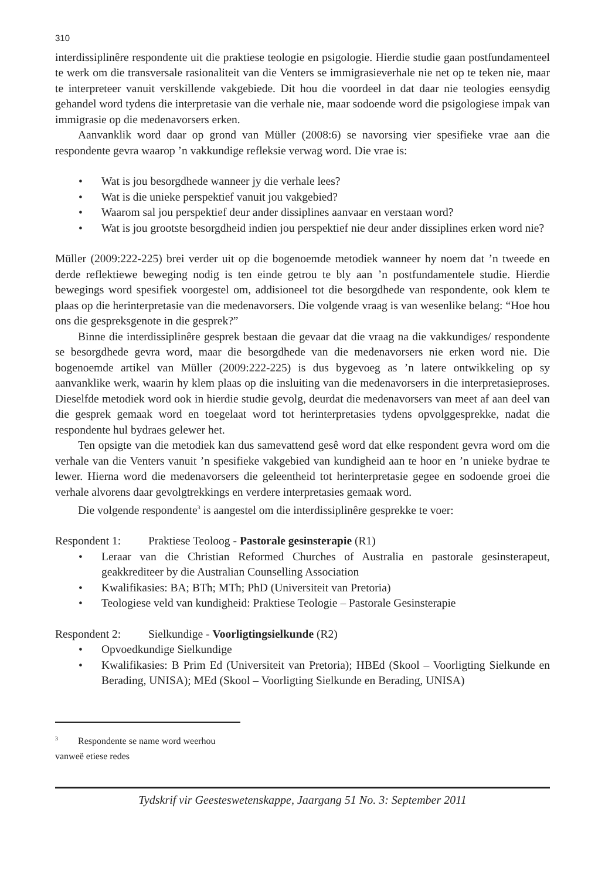310
interdissiplinêre respondente uit die praktiese teologie en psigologie. Hierdie studie gaan postfundamenteel te werk om die transversale rasionaliteit van die Venters se immigrasieverhale nie net op te teken nie, maar te interpreteer vanuit verskillende vakgebiede. Dit hou die voordeel in dat daar nie teologies eensydig gehandel word tydens die interpretasie van die verhale nie, maar sodoende word die psigologiese impak van immigrasie op die medenavorsers erken.
Aanvanklik word daar op grond van Müller (2008:6) se navorsing vier spesifieke vrae aan die respondente gevra waarop ’n vakkundige refleksie verwag word. Die vrae is:
• Wat is jou besorgdhede wanneer jy die verhale lees?
• Wat is die unieke perspektief vanuit jou vakgebied?
• Waarom sal jou perspektief deur ander dissiplines aanvaar en verstaan word?
• Wat is jou grootste besorgdheid indien jou perspektief nie deur ander dissiplines erken word nie?
Müller (2009:222-225) brei verder uit op die bogenoemde metodiek wanneer hy noem dat ’n tweede en derde reflektiewe beweging nodig is ten einde getrou te bly aan ’n postfundamentele studie. Hierdie bewegings word spesifiek voorgestel om, addisioneel tot die besorgdhede van respondente, ook klem te plaas op die herinterpretasie van die medenavorsers. Die volgende vraag is van wesenlike belang: “Hoe hou ons die gespreksgenote in die gesprek?”
Binne die interdissiplinêre gesprek bestaan die gevaar dat die vraag na die vakkundiges/ respondente se besorgdhede gevra word, maar die besorgdhede van die medenavorsers nie erken word nie. Die bogenoemde artikel van Müller (2009:222-225) is dus bygevoeg as ’n latere ontwikkeling op sy aanvanklike werk, waarin hy klem plaas op die insluiting van die medenavorsers in die interpretasieproses. Dieselfde metodiek word ook in hierdie studie gevolg, deurdat die medenavorsers van meet af aan deel van die gesprek gemaak word en toegelaat word tot herinterpretasies tydens opvolggesprekke, nadat die respondente hul bydraes gelewer het.
Ten opsigte van die metodiek kan dus samevattend gesê word dat elke respondent gevra word om die verhale van die Venters vanuit ’n spesifieke vakgebied van kundigheid aan te hoor en ’n unieke bydrae te lewer. Hierna word die medenavorsers die geleentheid tot herinterpretasie gegee en sodoende groei die verhale alvorens daar gevolgtrekkings en verdere interpretasies gemaak word.
Die volgende respondente<sup>3</sup> is aangestel om die interdissiplinêre gesprekke te voer:
Respondent 1: Praktiese Teoloog - Pastorale gesinsterapie (R1)
• Leraar van die Christian Reformed Churches of Australia en pastorale gesinsterapeut, geakkrediteer by die Australian Counselling Association
• Kwalifikasies: BA; BTh; MTh; PhD (Universiteit van Pretoria)
• Teologiese veld van kundigheid: Praktiese Teologie – Pastorale Gesinsterapie
Respondent 2: Sielkundige - Voorligtingsielkunde (R2)
• Opvoedkundige Sielkundige
• Kwalifikasies: B Prim Ed (Universiteit van Pretoria); HBEd (Skool – Voorligting Sielkunde en Berading, UNISA); MEd (Skool – Voorligting Sielkunde en Berading, UNISA)
<sup>3</sup> Respondente se name word weerhou vanweë etiese redes
Tydskrif vir Geesteswetenskappe, Jaargang 51 No. 3: September 2011